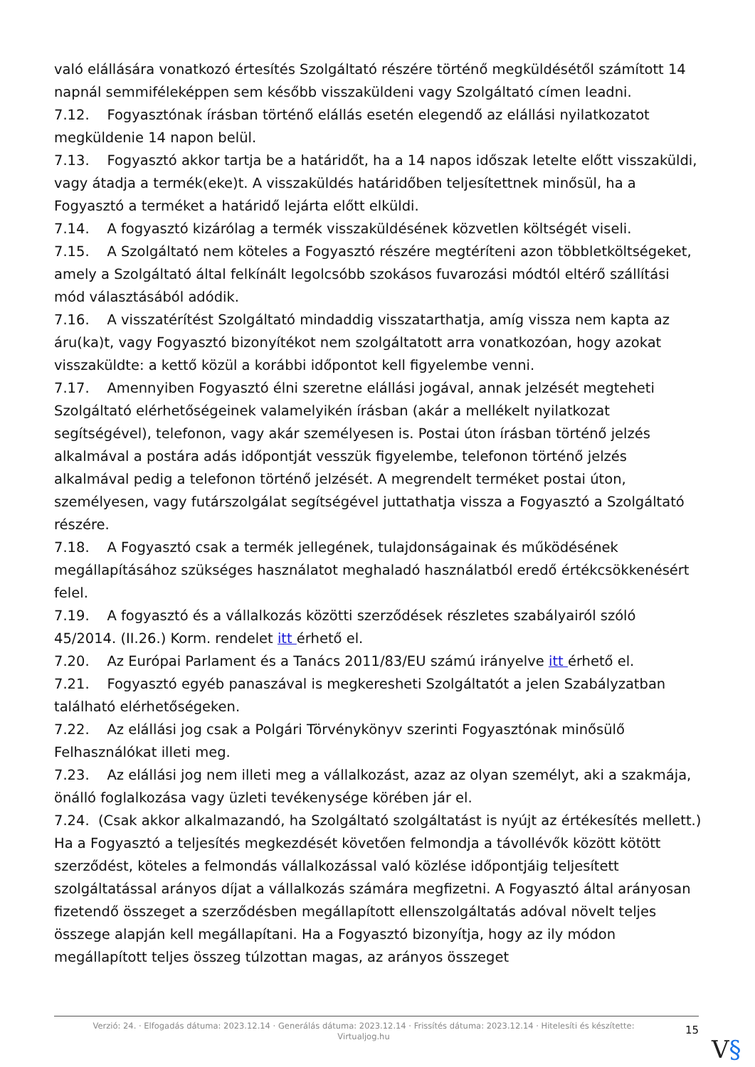való elállására vonatkozó értesítés Szolgáltató részére történő megküldésétől számított 14 napnál semmiféleképpen sem később visszaküldeni vagy Szolgáltató címen leadni.
7.12. Fogyasztónak írásban történő elállás esetén elegendő az elállási nyilatkozatot megküldenie 14 napon belül.
7.13. Fogyasztó akkor tartja be a határidőt, ha a 14 napos időszak letelte előtt visszaküldi, vagy átadja a termék(eke)t. A visszaküldés határidőben teljesítettnek minősül, ha a Fogyasztó a terméket a határidő lejárta előtt elküldi.
7.14. A fogyasztó kizárólag a termék visszaküldésének közvetlen költségét viseli.
7.15. A Szolgáltató nem köteles a Fogyasztó részére megtéríteni azon többletköltségeket, amely a Szolgáltató által felkínált legolcsóbb szokásos fuvarozási módtól eltérő szállítási mód választásából adódik.
7.16. A visszatérítést Szolgáltató mindaddig visszatarthatja, amíg vissza nem kapta az áru(ka)t, vagy Fogyasztó bizonyítékot nem szolgáltatott arra vonatkozóan, hogy azokat visszaküldte: a kettő közül a korábbi időpontot kell figyelembe venni.
7.17. Amennyiben Fogyasztó élni szeretne elállási jogával, annak jelzését megteheti Szolgáltató elérhetőségeinek valamelyikén írásban (akár a mellékelt nyilatkozat segítségével), telefonon, vagy akár személyesen is. Postai úton írásban történő jelzés alkalmával a postára adás időpontját vesszük figyelembe, telefonon történő jelzés alkalmával pedig a telefonon történő jelzését. A megrendelt terméket postai úton, személyesen, vagy futárszolgálat segítségével juttathatja vissza a Fogyasztó a Szolgáltató részére.
7.18. A Fogyasztó csak a termék jellegének, tulajdonságainak és működésének megállapításához szükséges használatot meghaladó használatból eredő értékcsökkenésért felel.
7.19. A fogyasztó és a vállalkozás közötti szerződések részletes szabályairól szóló 45/2014. (II.26.) Korm. rendelet itt érhető el.
7.20. Az Európai Parlament és a Tanács 2011/83/EU számú irányelve itt érhető el.
7.21. Fogyasztó egyéb panaszával is megkeresheti Szolgáltatót a jelen Szabályzatban található elérhetőségeken.
7.22. Az elállási jog csak a Polgári Törvénykönyv szerinti Fogyasztónak minősülő Felhasználókat illeti meg.
7.23. Az elállási jog nem illeti meg a vállalkozást, azaz az olyan személyt, aki a szakmája, önálló foglalkozása vagy üzleti tevékenysége körében jár el.
7.24. (Csak akkor alkalmazandó, ha Szolgáltató szolgáltatást is nyújt az értékesítés mellett.) Ha a Fogyasztó a teljesítés megkezdését követően felmondja a távollévők között kötött szerződést, köteles a felmondás vállalkozással való közlése időpontjáig teljesített szolgáltatással arányos díjat a vállalkozás számára megfizetni. A Fogyasztó által arányosan fizetendő összeget a szerződésben megállapított ellenszolgáltatás adóval növelt teljes összege alapján kell megállapítani. Ha a Fogyasztó bizonyítja, hogy az ily módon megállapított teljes összeg túlzottan magas, az arányos összeget
Verzió: 24. · Elfogadás dátuma: 2023.12.14 · Generálás dátuma: 2023.12.14 · Frissítés dátuma: 2023.12.14 · Hitelesíti és készítette: Virtualjog.hu
15
V§